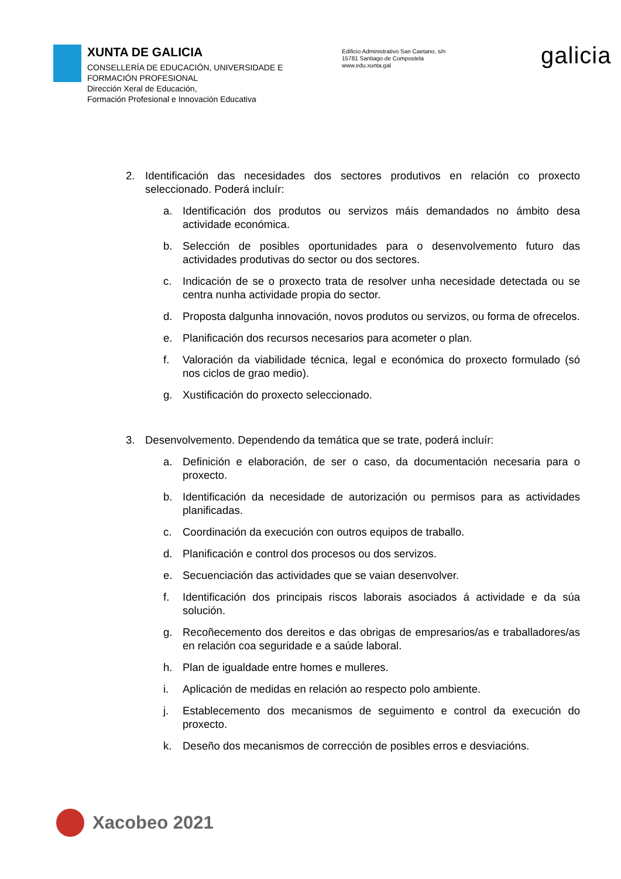XUNTA DE GALICIA
CONSELLERÍA DE EDUCACIÓN, UNIVERSIDADE E FORMACIÓN PROFESIONAL
Dirección Xeral de Educación,
Formación Profesional e Innovación Educativa
Edificio Administrativo San Caetano, s/n
15781 Santiago de Compostela
www.edu.xunta.gal
galicia
2. Identificación das necesidades dos sectores produtivos en relación co proxecto seleccionado. Poderá incluír:
a. Identificación dos produtos ou servizos máis demandados no ámbito desa actividade económica.
b. Selección de posibles oportunidades para o desenvolvemento futuro das actividades produtivas do sector ou dos sectores.
c. Indicación de se o proxecto trata de resolver unha necesidade detectada ou se centra nunha actividade propia do sector.
d. Proposta dalgunha innovación, novos produtos ou servizos, ou forma de ofrecelos.
e. Planificación dos recursos necesarios para acometer o plan.
f. Valoración da viabilidade técnica, legal e económica do proxecto formulado (só nos ciclos de grao medio).
g. Xustificación do proxecto seleccionado.
3. Desenvolvemento. Dependendo da temática que se trate, poderá incluír:
a. Definición e elaboración, de ser o caso, da documentación necesaria para o proxecto.
b. Identificación da necesidade de autorización ou permisos para as actividades planificadas.
c. Coordinación da execución con outros equipos de traballo.
d. Planificación e control dos procesos ou dos servizos.
e. Secuenciación das actividades que se vaian desenvolver.
f. Identificación dos principais riscos laborais asociados á actividade e da súa solución.
g. Recoñecemento dos dereitos e das obrigas de empresarios/as e traballadores/as en relación coa seguridade e a saúde laboral.
h. Plan de igualdade entre homes e mulleres.
i. Aplicación de medidas en relación ao respecto polo ambiente.
j. Establecemento dos mecanismos de seguimento e control da execución do proxecto.
k. Deseño dos mecanismos de corrección de posibles erros e desviacións.
Xacobeo 2021